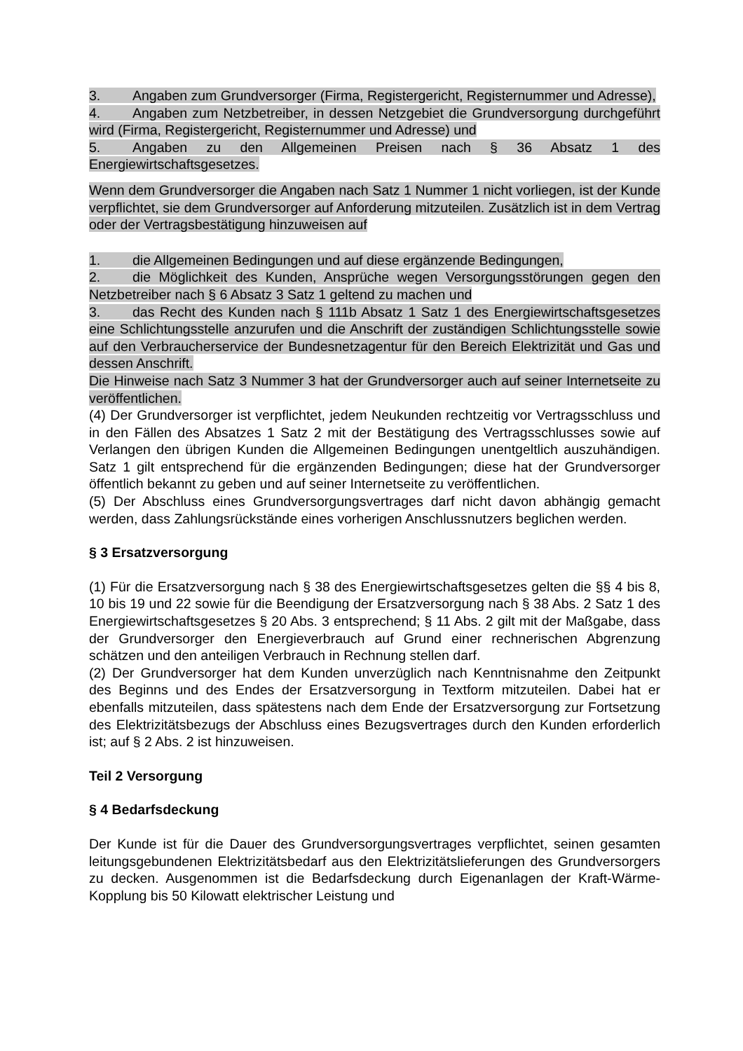3. Angaben zum Grundversorger (Firma, Registergericht, Registernummer und Adresse),
4. Angaben zum Netzbetreiber, in dessen Netzgebiet die Grundversorgung durchgeführt wird (Firma, Registergericht, Registernummer und Adresse) und
5. Angaben zu den Allgemeinen Preisen nach § 36 Absatz 1 des Energiewirtschaftsgesetzes.
Wenn dem Grundversorger die Angaben nach Satz 1 Nummer 1 nicht vorliegen, ist der Kunde verpflichtet, sie dem Grundversorger auf Anforderung mitzuteilen. Zusätzlich ist in dem Vertrag oder der Vertragsbestätigung hinzuweisen auf
1. die Allgemeinen Bedingungen und auf diese ergänzende Bedingungen,
2. die Möglichkeit des Kunden, Ansprüche wegen Versorgungsstörungen gegen den Netzbetreiber nach § 6 Absatz 3 Satz 1 geltend zu machen und
3. das Recht des Kunden nach § 111b Absatz 1 Satz 1 des Energiewirtschaftsgesetzes eine Schlichtungsstelle anzurufen und die Anschrift der zuständigen Schlichtungsstelle sowie auf den Verbraucherservice der Bundesnetzagentur für den Bereich Elektrizität und Gas und dessen Anschrift.
Die Hinweise nach Satz 3 Nummer 3 hat der Grundversorger auch auf seiner Internetseite zu veröffentlichen.
(4) Der Grundversorger ist verpflichtet, jedem Neukunden rechtzeitig vor Vertragsschluss und in den Fällen des Absatzes 1 Satz 2 mit der Bestätigung des Vertragsschlusses sowie auf Verlangen den übrigen Kunden die Allgemeinen Bedingungen unentgeltlich auszuhändigen. Satz 1 gilt entsprechend für die ergänzenden Bedingungen; diese hat der Grundversorger öffentlich bekannt zu geben und auf seiner Internetseite zu veröffentlichen.
(5) Der Abschluss eines Grundversorgungsvertrages darf nicht davon abhängig gemacht werden, dass Zahlungsrückstände eines vorherigen Anschlussnutzers beglichen werden.
§ 3 Ersatzversorgung
(1) Für die Ersatzversorgung nach § 38 des Energiewirtschaftsgesetzes gelten die §§ 4 bis 8, 10 bis 19 und 22 sowie für die Beendigung der Ersatzversorgung nach § 38 Abs. 2 Satz 1 des Energiewirtschaftsgesetzes § 20 Abs. 3 entsprechend; § 11 Abs. 2 gilt mit der Maßgabe, dass der Grundversorger den Energieverbrauch auf Grund einer rechnerischen Abgrenzung schätzen und den anteiligen Verbrauch in Rechnung stellen darf.
(2) Der Grundversorger hat dem Kunden unverzüglich nach Kenntnisnahme den Zeitpunkt des Beginns und des Endes der Ersatzversorgung in Textform mitzuteilen. Dabei hat er ebenfalls mitzuteilen, dass spätestens nach dem Ende der Ersatzversorgung zur Fortsetzung des Elektrizitätsbezugs der Abschluss eines Bezugsvertrages durch den Kunden erforderlich ist; auf § 2 Abs. 2 ist hinzuweisen.
Teil 2 Versorgung
§ 4 Bedarfsdeckung
Der Kunde ist für die Dauer des Grundversorgungsvertrages verpflichtet, seinen gesamten leitungsgebundenen Elektrizitätsbedarf aus den Elektrizitätslieferungen des Grundversorgers zu decken. Ausgenommen ist die Bedarfsdeckung durch Eigenanlagen der Kraft-Wärme-Kopplung bis 50 Kilowatt elektrischer Leistung und